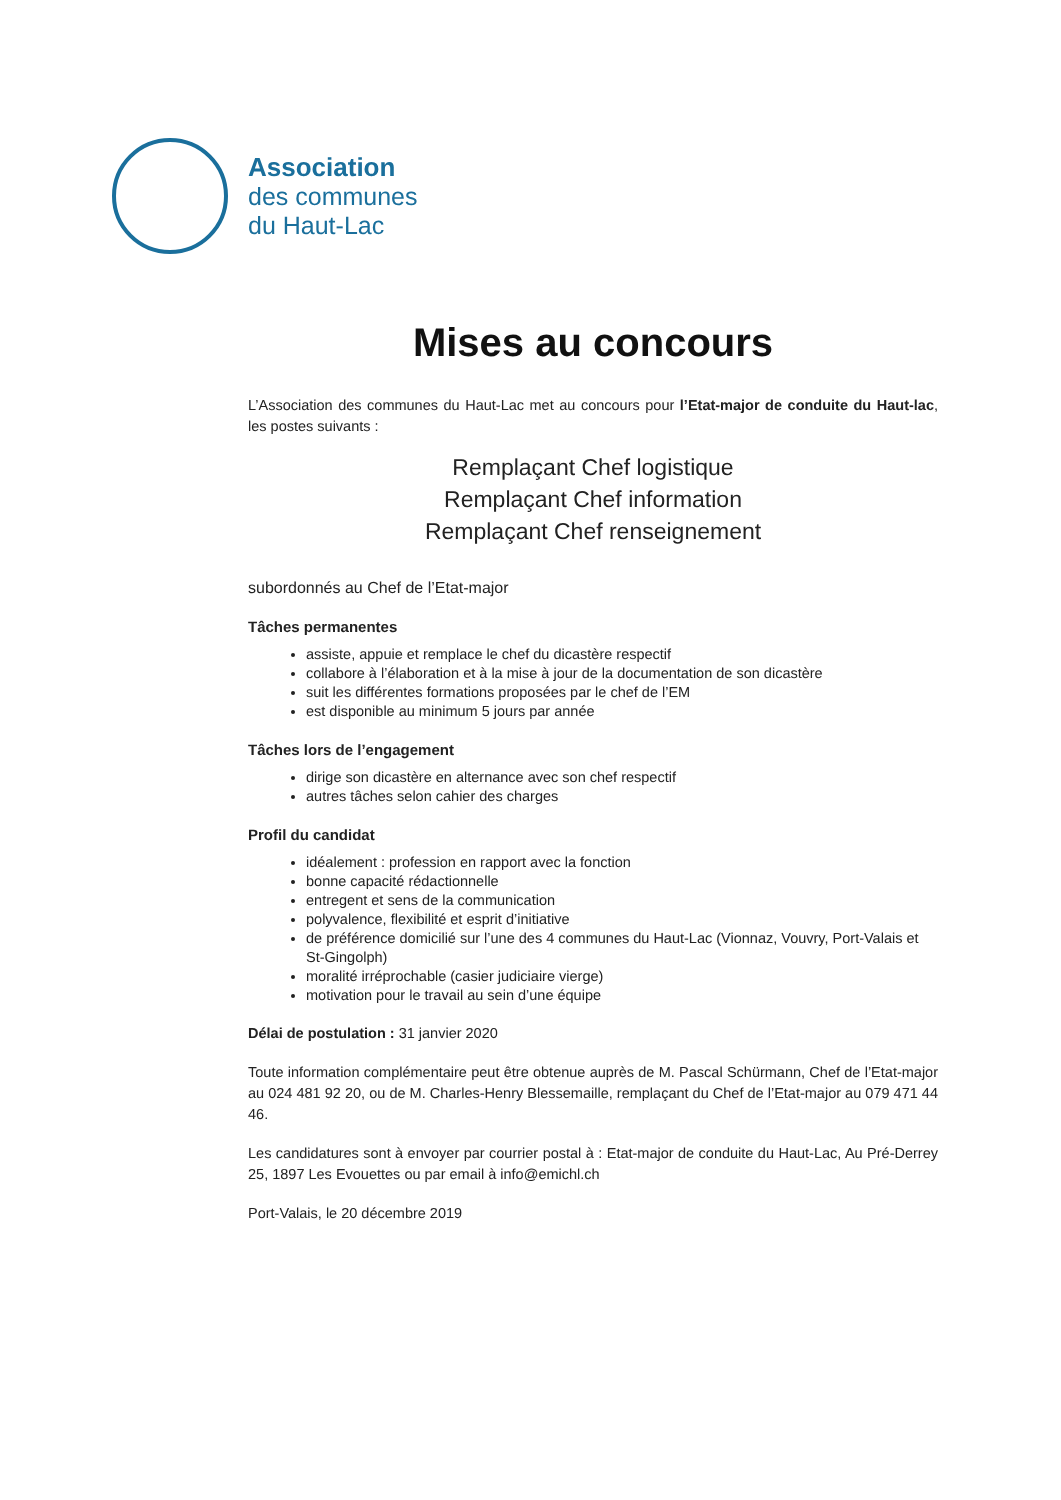Association
des communes
du Haut-Lac
Mises au concours
L’Association des communes du Haut-Lac met au concours pour l’Etat-major de conduite du Haut-lac, les postes suivants :
Remplaçant Chef logistique
Remplaçant Chef information
Remplaçant Chef renseignement
subordonnés au Chef de l’Etat-major
Tâches permanentes
assiste, appuie et remplace le chef du dicastère respectif
collabore à l’élaboration et à la mise à jour de la documentation de son dicastère
suit les différentes formations proposées par le chef de l’EM
est disponible au minimum 5 jours par année
Tâches lors de l’engagement
dirige son dicastère en alternance avec son chef respectif
autres tâches selon cahier des charges
Profil du candidat
idéalement : profession en rapport avec la fonction
bonne capacité rédactionnelle
entregent et sens de la communication
polyvalence, flexibilité et esprit d’initiative
de préférence domicilié sur l’une des 4 communes du Haut-Lac (Vionnaz, Vouvry, Port-Valais et St-Gingolph)
moralité irréprochable (casier judiciaire vierge)
motivation pour le travail au sein d’une équipe
Délai de postulation : 31 janvier 2020
Toute information complémentaire peut être obtenue auprès de M. Pascal Schürmann, Chef de l’Etat-major au 024 481 92 20, ou de M. Charles-Henry Blessemaille, remplaçant du Chef de l’Etat-major au 079 471 44 46.
Les candidatures sont à envoyer par courrier postal à : Etat-major de conduite du Haut-Lac, Au Pré-Derrey 25, 1897 Les Evouettes ou par email à info@emichl.ch
Port-Valais, le 20 décembre 2019